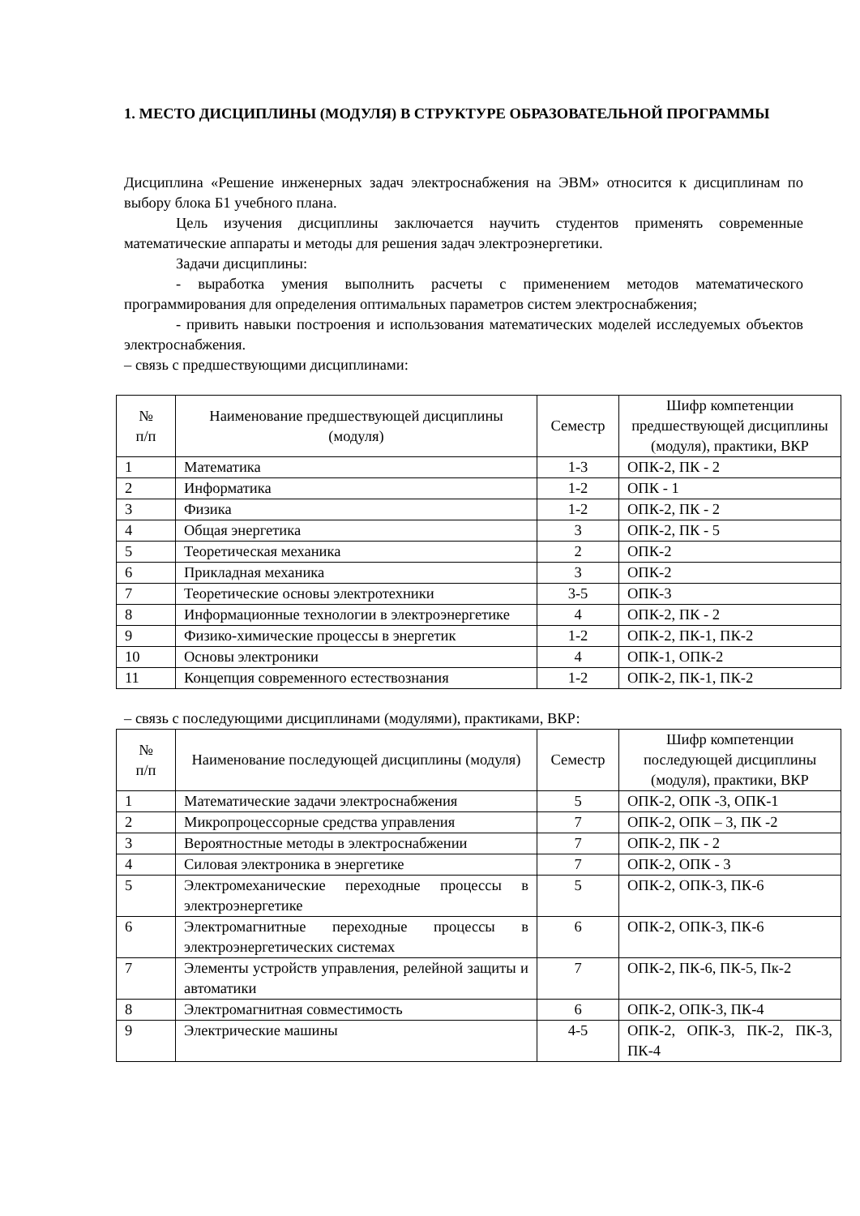1. МЕСТО ДИСЦИПЛИНЫ (МОДУЛЯ) В СТРУКТУРЕ ОБРАЗОВАТЕЛЬНОЙ ПРОГРАММЫ
Дисциплина «Решение инженерных задач электроснабжения на ЭВМ» относится к дисциплинам по выбору блока Б1 учебного плана.
Цель изучения дисциплины заключается научить студентов применять современные математические аппараты и методы для решения задач электроэнергетики.
Задачи дисциплины:
- выработка умения выполнить расчеты с применением методов математического программирования для определения оптимальных параметров систем электроснабжения;
- привить навыки построения и использования математических моделей исследуемых объектов электроснабжения.
– связь с предшествующими дисциплинами:
| № п/п | Наименование предшествующей дисциплины (модуля) | Семестр | Шифр компетенции предшествующей дисциплины (модуля), практики, ВКР |
| --- | --- | --- | --- |
| 1 | Математика | 1-3 | ОПК-2, ПК - 2 |
| 2 | Информатика | 1-2 | ОПК - 1 |
| 3 | Физика | 1-2 | ОПК-2, ПК - 2 |
| 4 | Общая энергетика | 3 | ОПК-2, ПК - 5 |
| 5 | Теоретическая механика | 2 | ОПК-2 |
| 6 | Прикладная механика | 3 | ОПК-2 |
| 7 | Теоретические основы электротехники | 3-5 | ОПК-3 |
| 8 | Информационные технологии в электроэнергетике | 4 | ОПК-2, ПК - 2 |
| 9 | Физико-химические процессы в энергетик | 1-2 | ОПК-2, ПК-1, ПК-2 |
| 10 | Основы электроники | 4 | ОПК-1, ОПК-2 |
| 11 | Концепция современного естествознания | 1-2 | ОПК-2, ПК-1, ПК-2 |
– связь с последующими дисциплинами (модулями), практиками, ВКР:
| № п/п | Наименование последующей дисциплины (модуля) | Семестр | Шифр компетенции последующей дисциплины (модуля), практики, ВКР |
| --- | --- | --- | --- |
| 1 | Математические задачи электроснабжения | 5 | ОПК-2, ОПК -3, ОПК-1 |
| 2 | Микропроцессорные средства управления | 7 | ОПК-2, ОПК – 3, ПК -2 |
| 3 | Вероятностные методы в электроснабжении | 7 | ОПК-2, ПК - 2 |
| 4 | Силовая электроника в энергетике | 7 | ОПК-2, ОПК - 3 |
| 5 | Электромеханические переходные процессы в электроэнергетике | 5 | ОПК-2, ОПК-3, ПК-6 |
| 6 | Электромагнитные переходные процессы в электроэнергетических системах | 6 | ОПК-2, ОПК-3, ПК-6 |
| 7 | Элементы устройств управления, релейной защиты и автоматики | 7 | ОПК-2, ПК-6, ПК-5, Пк-2 |
| 8 | Электромагнитная совместимость | 6 | ОПК-2, ОПК-3, ПК-4 |
| 9 | Электрические машины | 4-5 | ОПК-2, ОПК-3, ПК-2, ПК-3, ПК-4 |